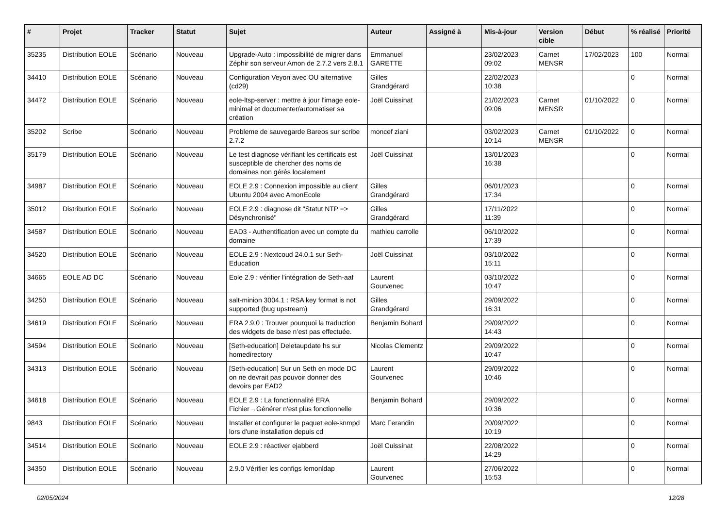| # | Projet | Tracker | Statut | Sujet | Auteur | Assigné à | Mis-à-jour | Version cible | Début | % réalisé | Priorité |
| --- | --- | --- | --- | --- | --- | --- | --- | --- | --- | --- | --- |
| 35235 | Distribution EOLE | Scénario | Nouveau | Upgrade-Auto : impossibilité de migrer dans Zéphir son serveur Amon de 2.7.2 vers 2.8.1 | Emmanuel GARETTE | | 23/02/2023 09:02 | Carnet MENSR | 17/02/2023 | 100 | Normal |
| 34410 | Distribution EOLE | Scénario | Nouveau | Configuration Veyon avec OU alternative (cd29) | Gilles Grandgérard | | 22/02/2023 10:38 | | | 0 | Normal |
| 34472 | Distribution EOLE | Scénario | Nouveau | eole-ltsp-server : mettre à jour l'image eole-minimal et documenter/automatiser sa création | Joël Cuissinat | | 21/02/2023 09:06 | Carnet MENSR | 01/10/2022 | 0 | Normal |
| 35202 | Scribe | Scénario | Nouveau | Probleme de sauvegarde Bareos sur scribe 2.7.2 | moncef ziani | | 03/02/2023 10:14 | Carnet MENSR | 01/10/2022 | 0 | Normal |
| 35179 | Distribution EOLE | Scénario | Nouveau | Le test diagnose vérifiant les certificats est susceptible de chercher des noms de domaines non gérés localement | Joël Cuissinat | | 13/01/2023 16:38 | | | 0 | Normal |
| 34987 | Distribution EOLE | Scénario | Nouveau | EOLE 2.9 : Connexion impossible au client Ubuntu 2004 avec AmonEcole | Gilles Grandgérard | | 06/01/2023 17:34 | | | 0 | Normal |
| 35012 | Distribution EOLE | Scénario | Nouveau | EOLE 2.9 : diagnose dit "Statut NTP => Désynchronisé" | Gilles Grandgérard | | 17/11/2022 11:39 | | | 0 | Normal |
| 34587 | Distribution EOLE | Scénario | Nouveau | EAD3 - Authentification avec un compte du domaine | mathieu carrolle | | 06/10/2022 17:39 | | | 0 | Normal |
| 34520 | Distribution EOLE | Scénario | Nouveau | EOLE 2.9 : Nextcoud 24.0.1 sur Seth-Education | Joël Cuissinat | | 03/10/2022 15:11 | | | 0 | Normal |
| 34665 | EOLE AD DC | Scénario | Nouveau | Eole 2.9 : vérifier l'intégration de Seth-aaf | Laurent Gourvenec | | 03/10/2022 10:47 | | | 0 | Normal |
| 34250 | Distribution EOLE | Scénario | Nouveau | salt-minion 3004.1 : RSA key format is not supported (bug upstream) | Gilles Grandgérard | | 29/09/2022 16:31 | | | 0 | Normal |
| 34619 | Distribution EOLE | Scénario | Nouveau | ERA 2.9.0 : Trouver pourquoi la traduction des widgets de base n’est pas effectuée. | Benjamin Bohard | | 29/09/2022 14:43 | | | 0 | Normal |
| 34594 | Distribution EOLE | Scénario | Nouveau | [Seth-education] Deletaupdate hs sur homedirectory | Nicolas Clementz | | 29/09/2022 10:47 | | | 0 | Normal |
| 34313 | Distribution EOLE | Scénario | Nouveau | [Seth-education] Sur un Seth en mode DC on ne devrait pas pouvoir donner des devoirs par EAD2 | Laurent Gourvenec | | 29/09/2022 10:46 | | | 0 | Normal |
| 34618 | Distribution EOLE | Scénario | Nouveau | EOLE 2.9 : La fonctionnalité ERA Fichier→Générer n'est plus fonctionnelle | Benjamin Bohard | | 29/09/2022 10:36 | | | 0 | Normal |
| 9843 | Distribution EOLE | Scénario | Nouveau | Installer et configurer le paquet eole-snmpd lors d'une installation depuis cd | Marc Ferandin | | 20/09/2022 10:19 | | | 0 | Normal |
| 34514 | Distribution EOLE | Scénario | Nouveau | EOLE 2.9 : réactiver ejabberd | Joël Cuissinat | | 22/08/2022 14:29 | | | 0 | Normal |
| 34350 | Distribution EOLE | Scénario | Nouveau | 2.9.0 Vérifier les configs lemonldap | Laurent Gourvenec | | 27/06/2022 15:53 | | | 0 | Normal |
02/05/2024 12/28